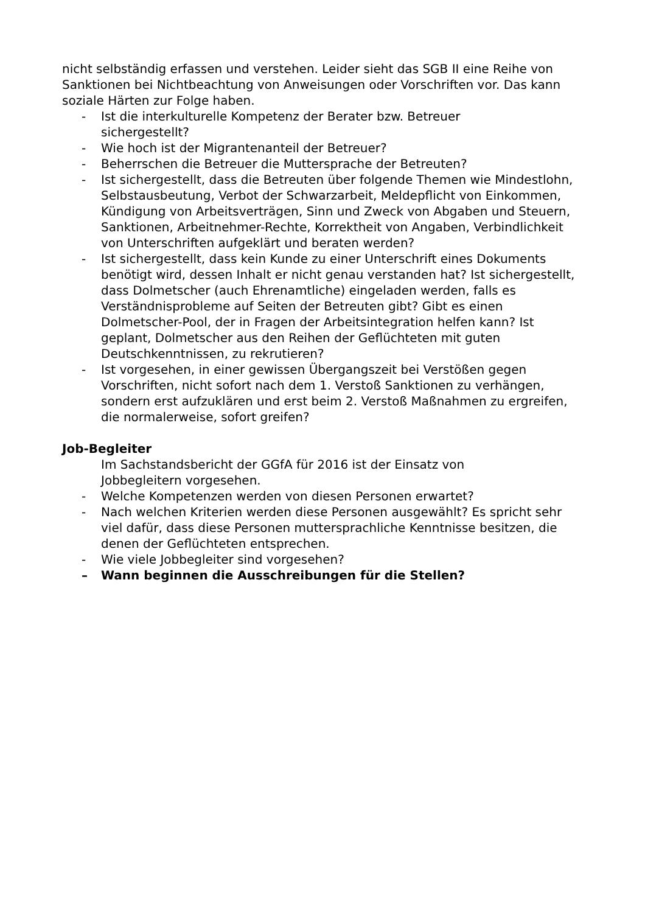nicht selbständig erfassen und verstehen. Leider sieht das SGB II eine Reihe von Sanktionen bei Nichtbeachtung von Anweisungen oder Vorschriften vor. Das kann soziale Härten zur Folge haben.
- Ist die interkulturelle Kompetenz der Berater bzw. Betreuer
sichergestellt?
- Wie hoch ist der Migrantenanteil der Betreuer?
- Beherrschen die Betreuer die Muttersprache der Betreuten?
- Ist sichergestellt, dass die Betreuten über folgende Themen wie Mindestlohn, Selbstausbeutung, Verbot der Schwarzarbeit, Meldepflicht von Einkommen, Kündigung von Arbeitsverträgen, Sinn und Zweck von Abgaben und Steuern, Sanktionen, Arbeitnehmer-Rechte, Korrektheit von Angaben, Verbindlichkeit von Unterschriften aufgeklärt und beraten werden?
- Ist sichergestellt, dass kein Kunde zu einer Unterschrift eines Dokuments benötigt wird, dessen Inhalt er nicht genau verstanden hat? Ist sichergestellt, dass Dolmetscher (auch Ehrenamtliche) eingeladen werden, falls es Verständnisprobleme auf Seiten der Betreuten gibt? Gibt es einen Dolmetscher-Pool, der in Fragen der Arbeitsintegration helfen kann? Ist geplant, Dolmetscher aus den Reihen der Geflüchteten mit guten Deutschkenntnissen, zu rekrutieren?
- Ist vorgesehen, in einer gewissen Übergangszeit bei Verstößen gegen Vorschriften, nicht sofort nach dem 1. Verstoß Sanktionen zu verhängen, sondern erst aufzuklären und erst beim 2. Verstoß Maßnahmen zu ergreifen, die normalerweise, sofort greifen?
Job-Begleiter
Im Sachstandsbericht der GGfA für 2016 ist der Einsatz von
Jobbegleitern vorgesehen.
- Welche Kompetenzen werden von diesen Personen erwartet?
- Nach welchen Kriterien werden diese Personen ausgewählt? Es spricht sehr viel dafür, dass diese Personen muttersprachliche Kenntnisse besitzen, die denen der Geflüchteten entsprechen.
- Wie viele Jobbegleiter sind vorgesehen?
– Wann beginnen die Ausschreibungen für die Stellen?